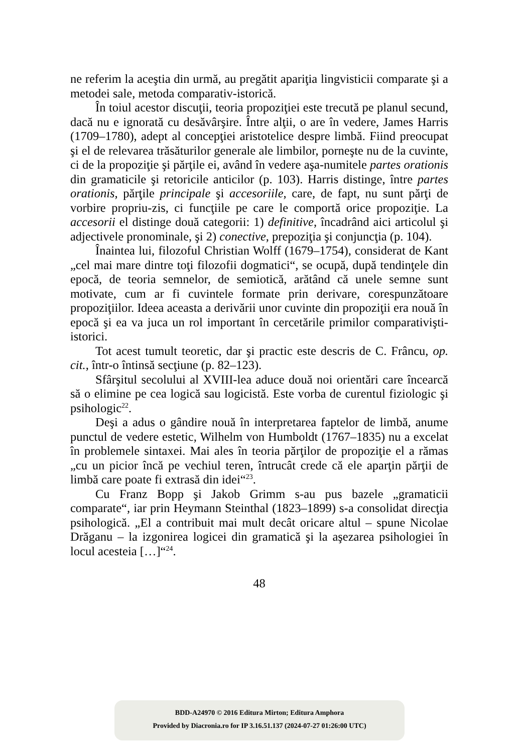ne referim la aceştia din urmă, au pregătit apariţia lingvisticii comparate şi a metodei sale, metoda comparativ-istorică.
În toiul acestor discuţii, teoria propoziţiei este trecută pe planul secund, dacă nu e ignorată cu desăvârşire. Între alţii, o are în vedere, James Harris (1709–1780), adept al concepţiei aristotelice despre limbă. Fiind preocupat şi el de relevarea trăsăturilor generale ale limbilor, porneşte nu de la cuvinte, ci de la propoziţie şi părţile ei, având în vedere aşa-numitele partes orationis din gramaticile şi retoricile anticilor (p. 103). Harris distinge, între partes orationis, părţile principale şi accesoriile, care, de fapt, nu sunt părţi de vorbire propriu-zis, ci funcţiile pe care le comportă orice propoziţie. La accesorii el distinge două categorii: 1) definitive, încadrând aici articolul şi adjectivele pronominale, şi 2) conective, prepoziţia şi conjuncţia (p. 104).
Înaintea lui, filozoful Christian Wolff (1679–1754), considerat de Kant „cel mai mare dintre toţi filozofii dogmatici“, se ocupă, după tendinţele din epocă, de teoria semnelor, de semiotică, arătând că unele semne sunt motivate, cum ar fi cuvintele formate prin derivare, corespunzătoare propoziţiilor. Ideea aceasta a derivării unor cuvinte din propoziţii era nouă în epocă şi ea va juca un rol important în cercetările primilor comparativişti-istorici.
Tot acest tumult teoretic, dar şi practic este descris de C. Frâncu, op. cit., într-o întinsă secţiune (p. 82–123).
Sfârşitul secolului al XVIII-lea aduce două noi orientări care încearcă să o elimine pe cea logică sau logicistă. Este vorba de curentul fiziologic şi psihologic<sup>22</sup>.
Deşi a adus o gândire nouă în interpretarea faptelor de limbă, anume punctul de vedere estetic, Wilhelm von Humboldt (1767–1835) nu a excelat în problemele sintaxei. Mai ales în teoria părţilor de propoziţie el a rămas „cu un picior încă pe vechiul teren, întrucât crede că ele aparţin părţii de limbă care poate fi extrasă din idei“<sup>23</sup>.
Cu Franz Bopp şi Jakob Grimm s-au pus bazele „gramaticii comparate“, iar prin Heymann Steinthal (1823–1899) s-a consolidat direcţia psihologică. „El a contribuit mai mult decât oricare altul – spune Nicolae Drăganu – la izgonirea logicei din gramatică şi la aşezarea psihologiei în locul acesteia […]“<sup>24</sup>.
48
BDD-A24970 © 2016 Editura Mirton; Editura Amphora
Provided by Diacronia.ro for IP 3.16.51.137 (2024-07-27 01:26:00 UTC)